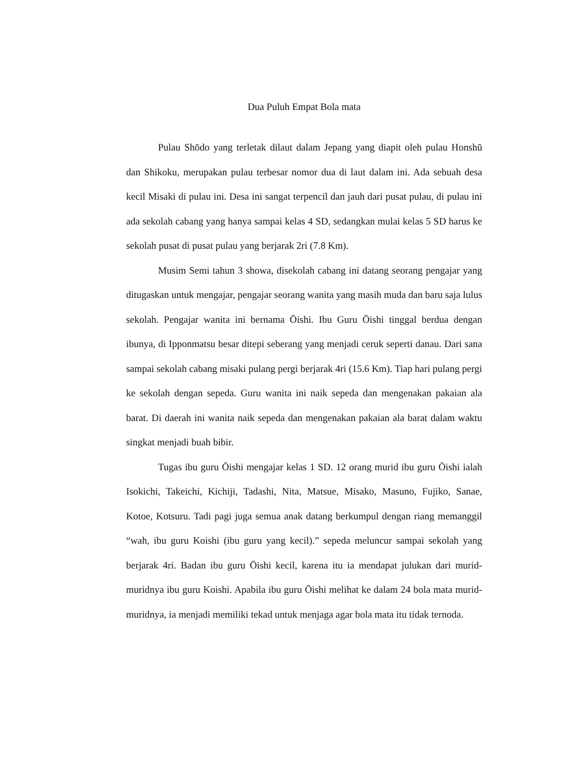Dua Puluh Empat Bola mata
Pulau Shōdo yang terletak dilaut dalam Jepang yang diapit oleh pulau Honshū dan Shikoku, merupakan pulau terbesar nomor dua di laut dalam ini. Ada sebuah desa kecil Misaki di pulau ini. Desa ini sangat terpencil dan jauh dari pusat pulau, di pulau ini ada sekolah cabang yang hanya sampai kelas 4 SD, sedangkan mulai kelas 5 SD harus ke sekolah pusat di pusat pulau yang berjarak 2ri (7.8 Km).
Musim Semi tahun 3 showa, disekolah cabang ini datang seorang pengajar yang ditugaskan untuk mengajar, pengajar seorang wanita yang masih muda dan baru saja lulus sekolah. Pengajar wanita ini bernama Ōishi. Ibu Guru Ōishi tinggal berdua dengan ibunya, di Ipponmatsu besar ditepi seberang yang menjadi ceruk seperti danau. Dari sana sampai sekolah cabang misaki pulang pergi berjarak 4ri (15.6 Km). Tiap hari pulang pergi ke sekolah dengan sepeda. Guru wanita ini naik sepeda dan mengenakan pakaian ala barat. Di daerah ini wanita naik sepeda dan mengenakan pakaian ala barat dalam waktu singkat menjadi buah bibir.
Tugas ibu guru Ōishi mengajar kelas 1 SD. 12 orang murid ibu guru Ōishi ialah Isokichi, Takeichi, Kichiji, Tadashi, Nita, Matsue, Misako, Masuno, Fujiko, Sanae, Kotoe, Kotsuru. Tadi pagi juga semua anak datang berkumpul dengan riang memanggil “wah, ibu guru Koishi (ibu guru yang kecil).” sepeda meluncur sampai sekolah yang berjarak 4ri. Badan ibu guru Ōishi kecil, karena itu ia mendapat julukan dari murid-muridnya ibu guru Koishi. Apabila ibu guru Ōishi melihat ke dalam 24 bola mata murid-muridnya, ia menjadi memiliki tekad untuk menjaga agar bola mata itu tidak ternoda.